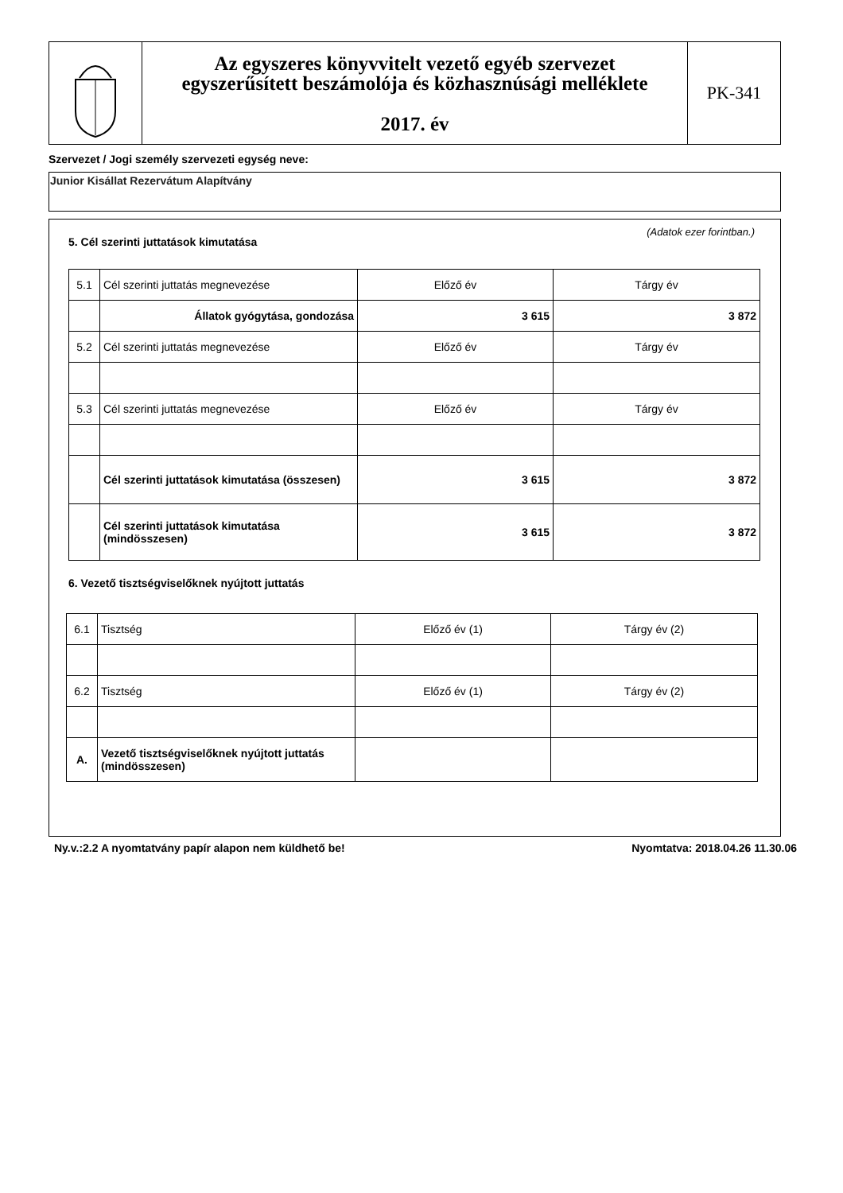Az egyszeres könyvvitelt vezető egyéb szervezet
egyszerűsített beszámolója és közhasznúsági melléklete
2017. év
PK-341
Szervezet / Jogi személy szervezeti egység neve:
Junior Kisállat Rezervátum Alapítvány
5. Cél szerinti juttatások kimutatása
(Adatok ezer forintban.)
| 5.1 | Cél szerinti juttatás megnevezése | Előző év | Tárgy év |
| | Állatok gyógytása, gondozása | 3 615 | 3 872 |
| 5.2 | Cél szerinti juttatás megnevezése | Előző év | Tárgy év |
| 5.3 | Cél szerinti juttatás megnevezése | Előző év | Tárgy év |
| | Cél szerinti juttatások kimutatása (összesen) | 3 615 | 3 872 |
| | Cél szerinti juttatások kimutatása (mindösszesen) | 3 615 | 3 872 |
6. Vezető tisztségviselőknek nyújtott juttatás
| 6.1 | Tisztség | Előző év (1) | Tárgy év (2) |
| 6.2 | Tisztség | Előző év (1) | Tárgy év (2) |
| A. | Vezető tisztségviselőknek nyújtott juttatás (mindösszesen) | | |
Ny.v.:2.2 A nyomtatvány papír alapon nem küldhető be! Nyomtatva: 2018.04.26 11.30.06